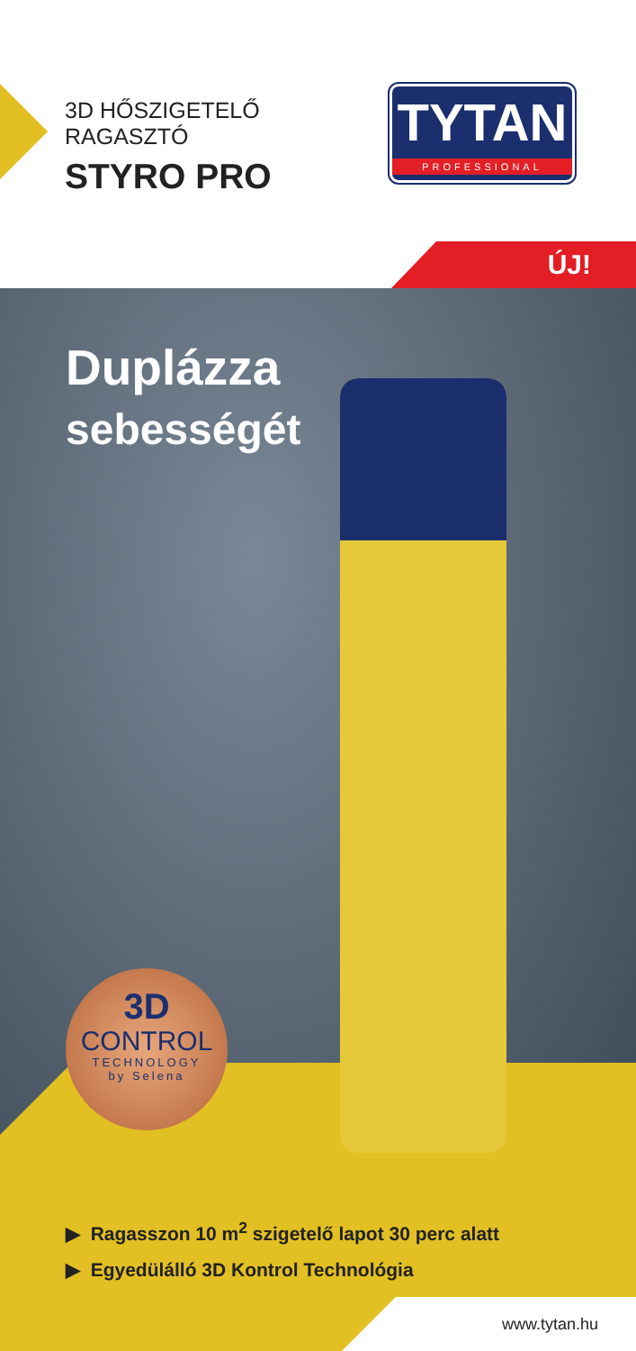3D HŐSZIGETELŐ
RAGASZTÓ
STYRO PRO
TYTAN
PROFESSIONAL
ÚJ!
Duplázza
sebességét
3D
CONTROL
TECHNOLOGY
by Selena
▶ Ragasszon 10 m<sup>2</sup> szigetelő lapot 30 perc alatt
▶ Egyedülálló 3D Kontrol Technológia
www.tytan.hu